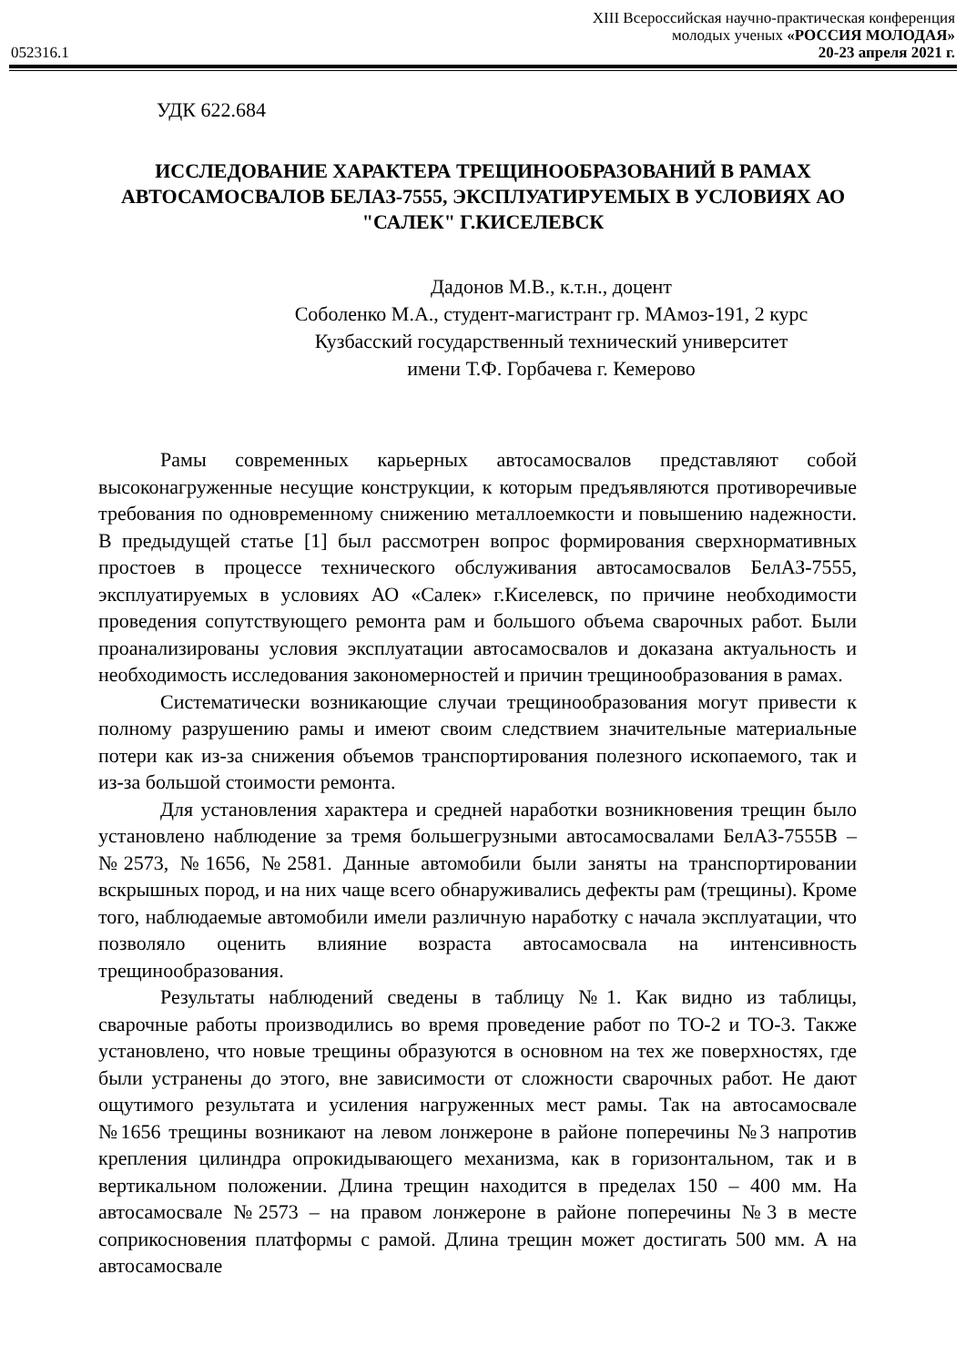XIII Всероссийская научно-практическая конференция
молодых ученых «РОССИЯ МОЛОДАЯ»
052316.1 20-23 апреля 2021 г.
УДК 622.684
ИССЛЕДОВАНИЕ ХАРАКТЕРА ТРЕЩИНООБРАЗОВАНИЙ В РАМАХ АВТОСАМОСВАЛОВ БЕЛАЗ-7555, ЭКСПЛУАТИРУЕМЫХ В УСЛОВИЯХ АО "САЛЕК" Г.КИСЕЛЕВСК
Дадонов М.В., к.т.н., доцент
Соболенко М.А., студент-магистрант гр. МАмоз-191, 2 курс
Кузбасский государственный технический университет
имени Т.Ф. Горбачева г. Кемерово
Рамы современных карьерных автосамосвалов представляют собой высоконагруженные несущие конструкции, к которым предъявляются противоречивые требования по одновременному снижению металлоемкости и повышению надежности. В предыдущей статье [1] был рассмотрен вопрос формирования сверхнормативных простоев в процессе технического обслуживания автосамосвалов БелАЗ-7555, эксплуатируемых в условиях АО «Салек» г.Киселевск, по причине необходимости проведения сопутствующего ремонта рам и большого объема сварочных работ. Были проанализированы условия эксплуатации автосамосвалов и доказана актуальность и необходимость исследования закономерностей и причин трещинообразования в рамах.
Систематически возникающие случаи трещинообразования могут привести к полному разрушению рамы и имеют своим следствием значительные материальные потери как из-за снижения объемов транспортирования полезного ископаемого, так и из-за большой стоимости ремонта.
Для установления характера и средней наработки возникновения трещин было установлено наблюдение за тремя большегрузными автосамосвалами БелАЗ-7555В – №2573, №1656, №2581. Данные автомобили были заняты на транспортировании вскрышных пород, и на них чаще всего обнаруживались дефекты рам (трещины). Кроме того, наблюдаемые автомобили имели различную наработку с начала эксплуатации, что позволяло оценить влияние возраста автосамосвала на интенсивность трещинообразования.
Результаты наблюдений сведены в таблицу №1. Как видно из таблицы, сварочные работы производились во время проведение работ по ТО-2 и ТО-3. Также установлено, что новые трещины образуются в основном на тех же поверхностях, где были устранены до этого, вне зависимости от сложности сварочных работ. Не дают ощутимого результата и усиления нагруженных мест рамы. Так на автосамосвале №1656 трещины возникают на левом лонжероне в районе поперечины №3 напротив крепления цилиндра опрокидывающего механизма, как в горизонтальном, так и в вертикальном положении. Длина трещин находится в пределах 150 – 400 мм. На автосамосвале №2573 – на правом лонжероне в районе поперечины №3 в месте соприкосновения платформы с рамой. Длина трещин может достигать 500 мм. А на автосамосвале